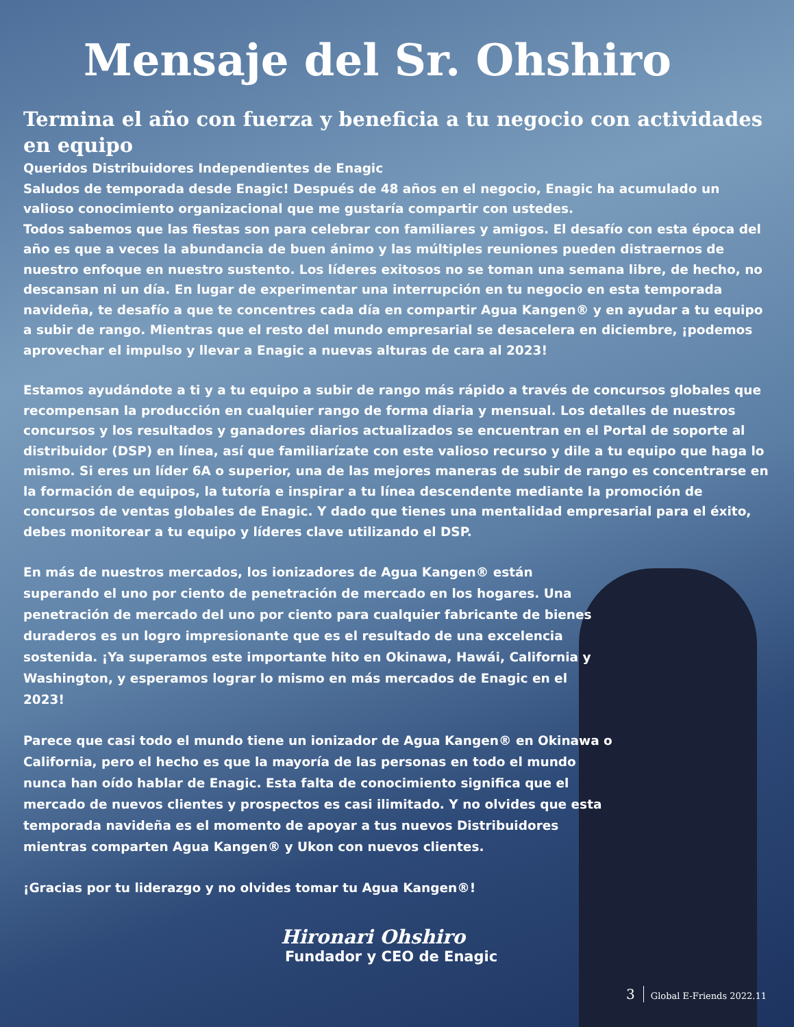Mensaje del Sr. Ohshiro
Termina el año con fuerza y beneficia a tu negocio con actividades en equipo
Queridos Distribuidores Independientes de Enagic
Saludos de temporada desde Enagic! Después de 48 años en el negocio, Enagic ha acumulado un valioso conocimiento organizacional que me gustaría compartir con ustedes.
Todos sabemos que las fiestas son para celebrar con familiares y amigos. El desafío con esta época del año es que a veces la abundancia de buen ánimo y las múltiples reuniones pueden distraernos de nuestro enfoque en nuestro sustento. Los líderes exitosos no se toman una semana libre, de hecho, no descansan ni un día. En lugar de experimentar una interrupción en tu negocio en esta temporada navideña, te desafío a que te concentres cada día en compartir Agua Kangen® y en ayudar a tu equipo a subir de rango. Mientras que el resto del mundo empresarial se desacelera en diciembre, ¡podemos aprovechar el impulso y llevar a Enagic a nuevas alturas de cara al 2023!
Estamos ayudándote a ti y a tu equipo a subir de rango más rápido a través de concursos globales que recompensan la producción en cualquier rango de forma diaria y mensual. Los detalles de nuestros concursos y los resultados y ganadores diarios actualizados se encuentran en el Portal de soporte al distribuidor (DSP) en línea, así que familiarízate con este valioso recurso y dile a tu equipo que haga lo mismo. Si eres un líder 6A o superior, una de las mejores maneras de subir de rango es concentrarse en la formación de equipos, la tutoría e inspirar a tu línea descendente mediante la promoción de concursos de ventas globales de Enagic. Y dado que tienes una mentalidad empresarial para el éxito, debes monitorear a tu equipo y líderes clave utilizando el DSP.
En más de nuestros mercados, los ionizadores de Agua Kangen® están superando el uno por ciento de penetración de mercado en los hogares. Una penetración de mercado del uno por ciento para cualquier fabricante de bienes duraderos es un logro impresionante que es el resultado de una excelencia sostenida. ¡Ya superamos este importante hito en Okinawa, Hawái, California y Washington, y esperamos lograr lo mismo en más mercados de Enagic en el 2023!
Parece que casi todo el mundo tiene un ionizador de Agua Kangen® en Okinawa o California, pero el hecho es que la mayoría de las personas en todo el mundo nunca han oído hablar de Enagic. Esta falta de conocimiento significa que el mercado de nuevos clientes y prospectos es casi ilimitado. Y no olvides que esta temporada navideña es el momento de apoyar a tus nuevos Distribuidores mientras comparten Agua Kangen® y Ukon con nuevos clientes.
¡Gracias por tu liderazgo y no olvides tomar tu Agua Kangen®!
Hironari Ohshiro
Fundador y CEO de Enagic
3 Global E-Friends 2022.11